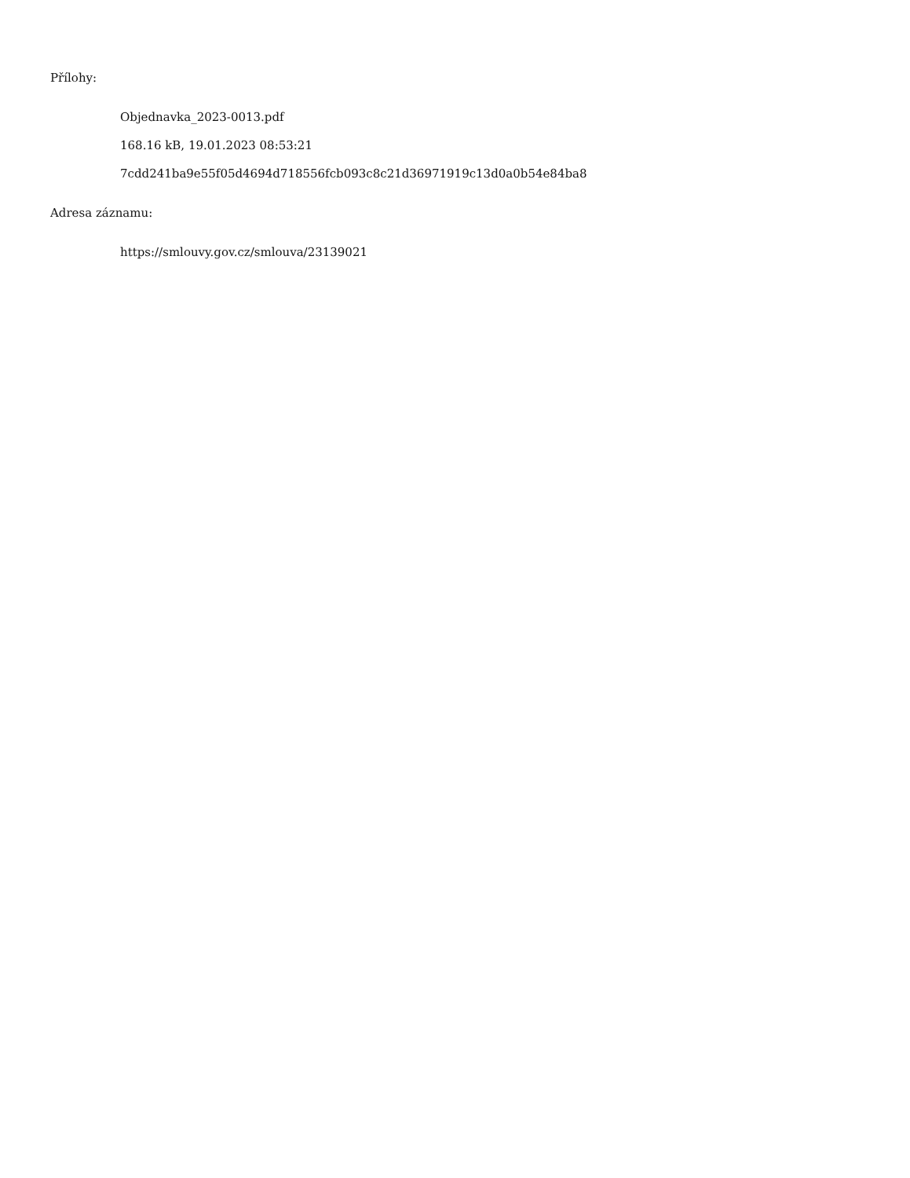Přílohy:
Objednavka_2023-0013.pdf
168.16 kB, 19.01.2023 08:53:21
7cdd241ba9e55f05d4694d718556fcb093c8c21d36971919c13d0a0b54e84ba8
Adresa záznamu:
https://smlouvy.gov.cz/smlouva/23139021